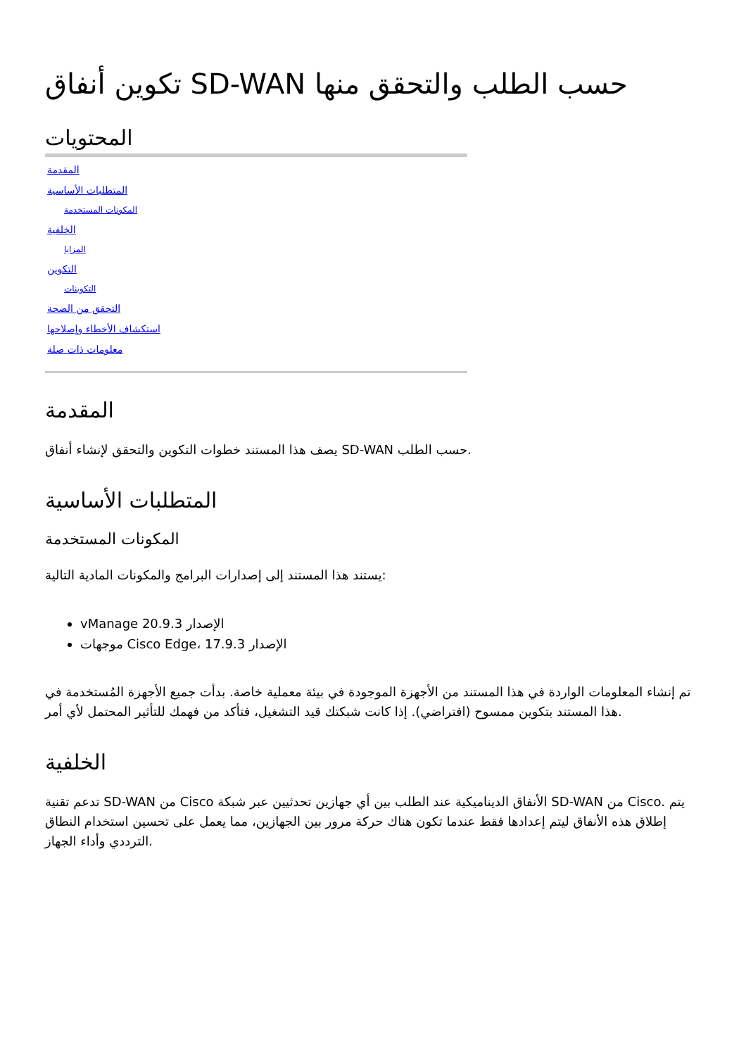تكوين أنفاق SD-WAN حسب الطلب والتحقق منها
المحتويات
المقدمة
المتطلبات الأساسية
المكونات المستخدمة
الخلفية
المزايا
التكوين
التكوينات
التحقق من الصحة
استكشاف الأخطاء وإصلاحها
معلومات ذات صلة
المقدمة
يصف هذا المستند خطوات التكوين والتحقق لإنشاء أنفاق SD-WAN حسب الطلب.
المتطلبات الأساسية
المكونات المستخدمة
يستند هذا المستند إلى إصدارات البرامج والمكونات المادية التالية:
vManage الإصدار 20.9.3
موجهات Cisco Edge، الإصدار 17.9.3
تم إنشاء المعلومات الواردة في هذا المستند من الأجهزة الموجودة في بيئة معملية خاصة. بدأت جميع الأجهزة المُستخدمة في هذا المستند بتكوين ممسوح (افتراضي). إذا كانت شبكتك قيد التشغيل، فتأكد من فهمك للتأثير المحتمل لأي أمر.
الخلفية
تدعم تقنية SD-WAN من Cisco الأنفاق الديناميكية عند الطلب بين أي جهازين تحدثيين عبر شبكة SD-WAN من Cisco. يتم إطلاق هذه الأنفاق ليتم إعدادها فقط عندما تكون هناك حركة مرور بين الجهازين، مما يعمل على تحسين استخدام النطاق الترددي وأداء الجهاز.